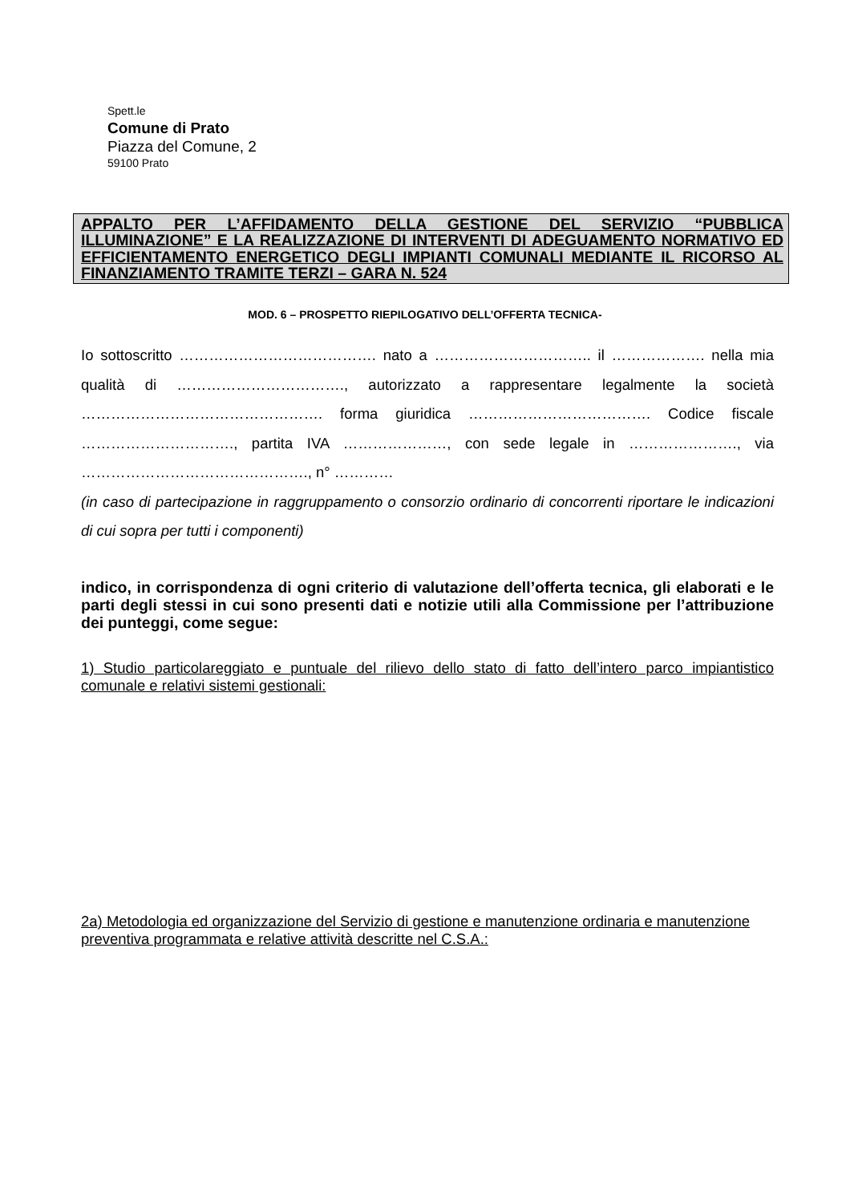Spett.le
Comune di Prato
Piazza del Comune, 2
59100 Prato
APPALTO PER L’AFFIDAMENTO DELLA GESTIONE DEL SERVIZIO “PUBBLICA ILLUMINAZIONE” E LA REALIZZAZIONE DI INTERVENTI DI ADEGUAMENTO NORMATIVO ED EFFICIENTAMENTO ENERGETICO DEGLI IMPIANTI COMUNALI MEDIANTE IL RICORSO AL FINANZIAMENTO TRAMITE TERZI – GARA N. 524
MOD. 6 – PROSPETTO RIEPILOGATIVO DELL’OFFERTA TECNICA-
Io sottoscritto …………………………………. nato a ………………………….. il ………………. nella mia qualità di ……………………………., autorizzato a rappresentare legalmente la società …………………………………………. forma giuridica ………………………………. Codice fiscale …………………………., partita IVA …………………, con sede legale in …………………., via ………………………………………., n° …………
(in caso di partecipazione in raggruppamento o consorzio ordinario di concorrenti riportare le indicazioni di cui sopra per tutti i componenti)
indico, in corrispondenza di ogni criterio di valutazione dell’offerta tecnica, gli elaborati e le parti degli stessi in cui sono presenti dati e notizie utili alla Commissione per l’attribuzione dei punteggi, come segue:
1) Studio particolareggiato e puntuale del rilievo dello stato di fatto dell’intero parco impiantistico comunale e relativi sistemi gestionali:
2a) Metodologia ed organizzazione del Servizio di gestione e manutenzione ordinaria e manutenzione preventiva programmata e relative attività descritte nel C.S.A.: